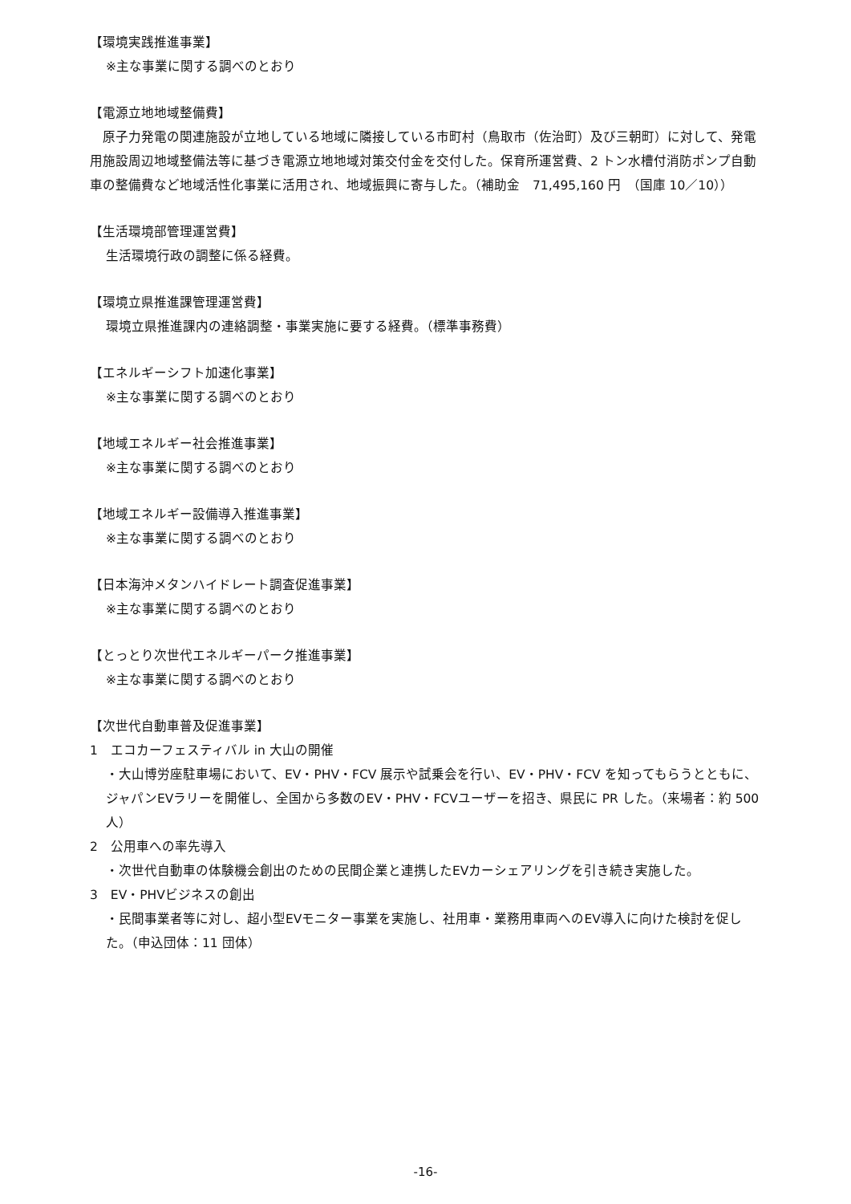【環境実践推進事業】
※主な事業に関する調べのとおり
【電源立地地域整備費】
　原子力発電の関連施設が立地している地域に隣接している市町村（鳥取市（佐治町）及び三朝町）に対して、発電用施設周辺地域整備法等に基づき電源立地地域対策交付金を交付した。保育所運営費、2 トン水槽付消防ポンプ自動車の整備費など地域活性化事業に活用され、地域振興に寄与した。（補助金　71,495,160 円　（国庫 10／10））
【生活環境部管理運営費】
生活環境行政の調整に係る経費。
【環境立県推進課管理運営費】
環境立県推進課内の連絡調整・事業実施に要する経費。（標準事務費）
【エネルギーシフト加速化事業】
※主な事業に関する調べのとおり
【地域エネルギー社会推進事業】
※主な事業に関する調べのとおり
【地域エネルギー設備導入推進事業】
※主な事業に関する調べのとおり
【日本海沖メタンハイドレート調査促進事業】
※主な事業に関する調べのとおり
【とっとり次世代エネルギーパーク推進事業】
※主な事業に関する調べのとおり
【次世代自動車普及促進事業】
1　エコカーフェスティバル in 大山の開催
・大山博労座駐車場において、EV・PHV・FCV 展示や試乗会を行い、EV・PHV・FCV を知ってもらうとともに、ジャパンEVラリーを開催し、全国から多数のEV・PHV・FCVユーザーを招き、県民に PR した。（来場者：約 500 人）
2　公用車への率先導入
・次世代自動車の体験機会創出のための民間企業と連携したEVカーシェアリングを引き続き実施した。
3　EV・PHVビジネスの創出
・民間事業者等に対し、超小型EVモニター事業を実施し、社用車・業務用車両へのEV導入に向けた検討を促した。（申込団体：11 団体）
-16-